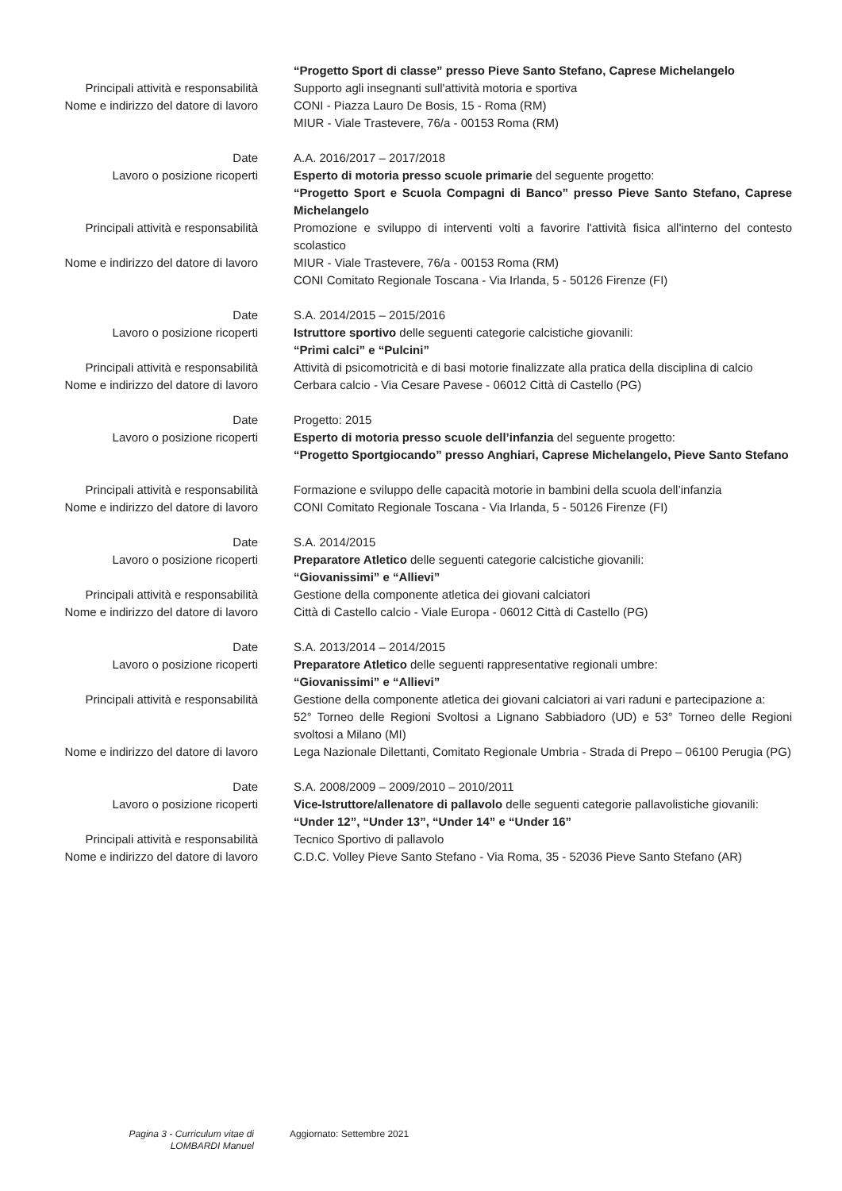“Progetto Sport di classe” presso Pieve Santo Stefano, Caprese Michelangelo
Principali attività e responsabilità Supporto agli insegnanti sull'attività motoria e sportiva
Nome e indirizzo del datore di lavoro
CONI - Piazza Lauro De Bosis, 15 - Roma (RM)
MIUR - Viale Trastevere, 76/a - 00153 Roma (RM)
Date A.A. 2016/2017 – 2017/2018
Lavoro o posizione ricoperti Esperto di motoria presso scuole primarie del seguente progetto:
“Progetto Sport e Scuola Compagni di Banco” presso Pieve Santo Stefano, Caprese Michelangelo
Principali attività e responsabilità Promozione e sviluppo di interventi volti a favorire l'attività fisica all'interno del contesto scolastico
Nome e indirizzo del datore di lavoro
MIUR - Viale Trastevere, 76/a - 00153 Roma (RM)
CONI Comitato Regionale Toscana - Via Irlanda, 5 - 50126 Firenze (FI)
Date S.A. 2014/2015 – 2015/2016
Lavoro o posizione ricoperti Istruttore sportivo delle seguenti categorie calcistiche giovanili:
“Primi calci” e “Pulcini”
Principali attività e responsabilità Attività di psicomotricità e di basi motorie finalizzate alla pratica della disciplina di calcio
Nome e indirizzo del datore di lavoro
Cerbara calcio - Via Cesare Pavese - 06012 Città di Castello (PG)
Date Progetto: 2015
Lavoro o posizione ricoperti Esperto di motoria presso scuole dell’infanzia del seguente progetto:
“Progetto Sportgiocando” presso Anghiari, Caprese Michelangelo, Pieve Santo Stefano
Principali attività e responsabilità Formazione e sviluppo delle capacità motorie in bambini della scuola dell’infanzia
Nome e indirizzo del datore di lavoro
CONI Comitato Regionale Toscana - Via Irlanda, 5 - 50126 Firenze (FI)
Date S.A. 2014/2015
Lavoro o posizione ricoperti Preparatore Atletico delle seguenti categorie calcistiche giovanili:
“Giovanissimi” e “Allievi”
Principali attività e responsabilità Gestione della componente atletica dei giovani calciatori
Nome e indirizzo del datore di lavoro
Città di Castello calcio - Viale Europa - 06012 Città di Castello (PG)
Date S.A. 2013/2014 – 2014/2015
Lavoro o posizione ricoperti Preparatore Atletico delle seguenti rappresentative regionali umbre:
“Giovanissimi” e “Allievi”
Principali attività e responsabilità Gestione della componente atletica dei giovani calciatori ai vari raduni e partecipazione a:
52° Torneo delle Regioni Svoltosi a Lignano Sabbiadoro (UD) e 53° Torneo delle Regioni svoltosi a Milano (MI)
Nome e indirizzo del datore di lavoro
Lega Nazionale Dilettanti, Comitato Regionale Umbria - Strada di Prepo – 06100 Perugia (PG)
Date S.A. 2008/2009 – 2009/2010 – 2010/2011
Lavoro o posizione ricoperti Vice-Istruttore/allenatore di pallavolo delle seguenti categorie pallavolistiche giovanili:
“Under 12”, “Under 13”, “Under 14” e “Under 16”
Principali attività e responsabilità Tecnico Sportivo di pallavolo
Nome e indirizzo del datore di lavoro
C.D.C. Volley Pieve Santo Stefano - Via Roma, 35 - 52036 Pieve Santo Stefano (AR)
Pagina 3 - Curriculum vitae di
LOMBARDI Manuel
Aggiornato: Settembre 2021